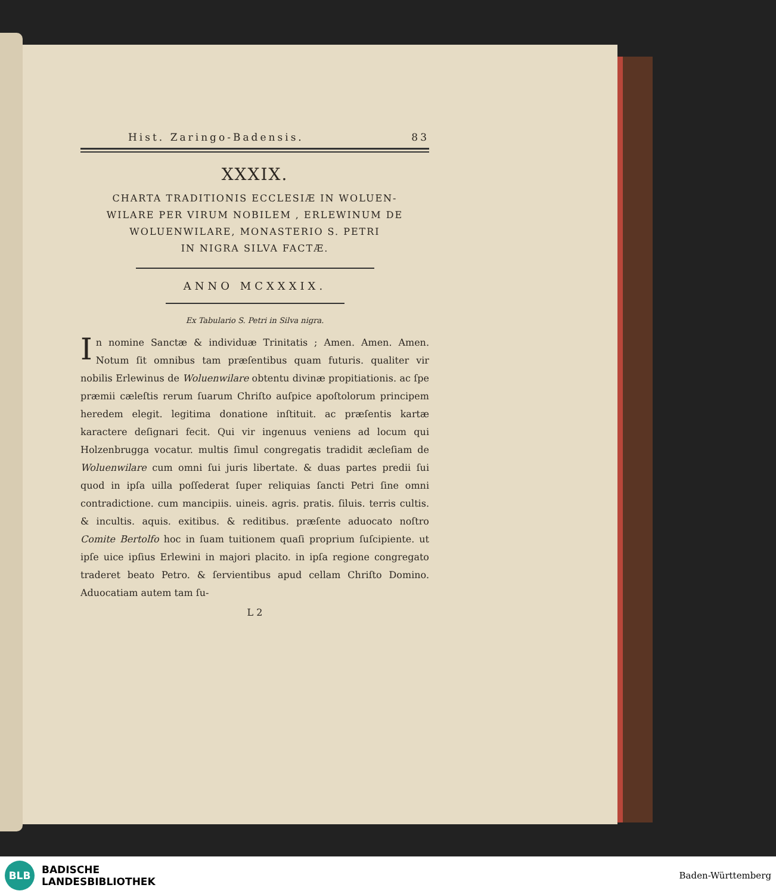Hist. Zaringo-Badensis. 83
XXXIX.
CHARTA TRADITIONIS ECCLESIÆ IN WOLUEN-
WILARE PER VIRUM NOBILEM , ERLEWINUM DE
WOLUENWILARE, MONASTERIO S. PETRI
IN NIGRA SILVA FACTÆ.
ANNO MCXXXIX.
Ex Tabulario S. Petri in Silva nigra.
In nomine Sanctæ & individuæ Trinitatis ; Amen. Amen. Amen. Notum ſit omnibus tam præſentibus quam futuris. qualiter vir nobilis Erlewinus de Woluenwilare obtentu divinæ propitiationis. ac ſpe præmii cæleſtis rerum ſuarum Chriſto auſpice apoſtolorum principem heredem elegit. legitima donatione inſtituit. ac præſentis kartæ karactere deſignari fecit. Qui vir ingenuus veniens ad locum qui Holzenbrugga vocatur. multis ſimul congregatis tradidit æcleſiam de Woluenwilare cum omni ſui juris libertate. & duas partes predii ſui quod in ipſa uilla poſſederat ſuper reliquias ſancti Petri ſine omni contradictione. cum mancipiis. uineis. agris. pratis. ſiluis. terris cultis. & incultis. aquis. exitibus. & reditibus. præſente aduocato noſtro Comite Bertolfo hoc in ſuam tuitionem quaſi proprium ſuſcipiente. ut ipſe uice ipſius Erlewini in majori placito. in ipſa regione congregato traderet beato Petro. & ſervientibus apud cellam Chriſto Domino. Aduocatiam autem tam ſu-
L 2
BLB
BADISCHE
LANDESBIBLIOTHEK
Baden-Württemberg